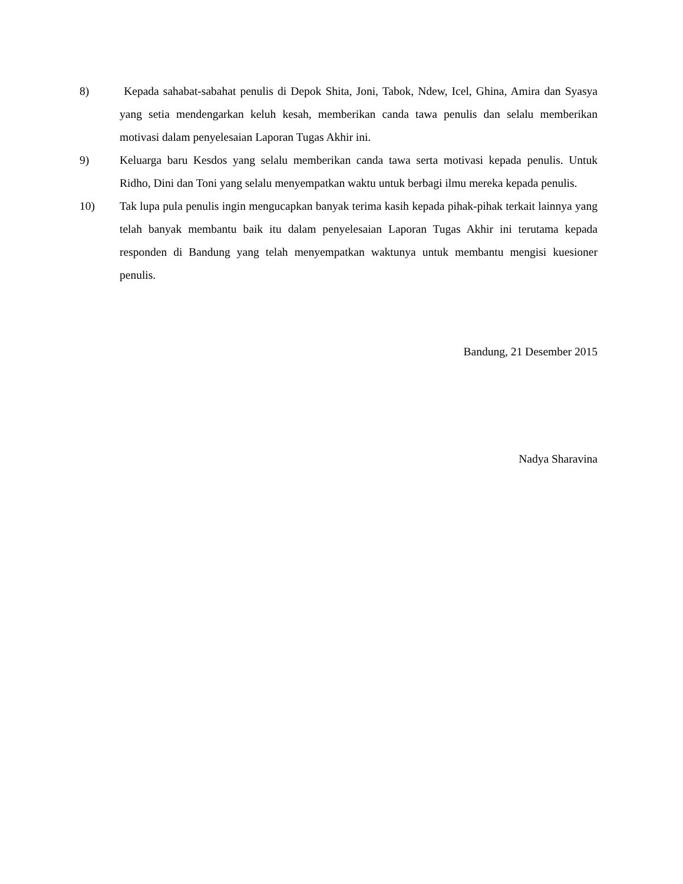8) Kepada sahabat-sabahat penulis di Depok Shita, Joni, Tabok, Ndew, Icel, Ghina, Amira dan Syasya yang setia mendengarkan keluh kesah, memberikan canda tawa penulis dan selalu memberikan motivasi dalam penyelesaian Laporan Tugas Akhir ini.
9) Keluarga baru Kesdos yang selalu memberikan canda tawa serta motivasi kepada penulis. Untuk Ridho, Dini dan Toni yang selalu menyempatkan waktu untuk berbagi ilmu mereka kepada penulis.
10) Tak lupa pula penulis ingin mengucapkan banyak terima kasih kepada pihak-pihak terkait lainnya yang telah banyak membantu baik itu dalam penyelesaian Laporan Tugas Akhir ini terutama kepada responden di Bandung yang telah menyempatkan waktunya untuk membantu mengisi kuesioner penulis.
Bandung, 21 Desember 2015
Nadya Sharavina